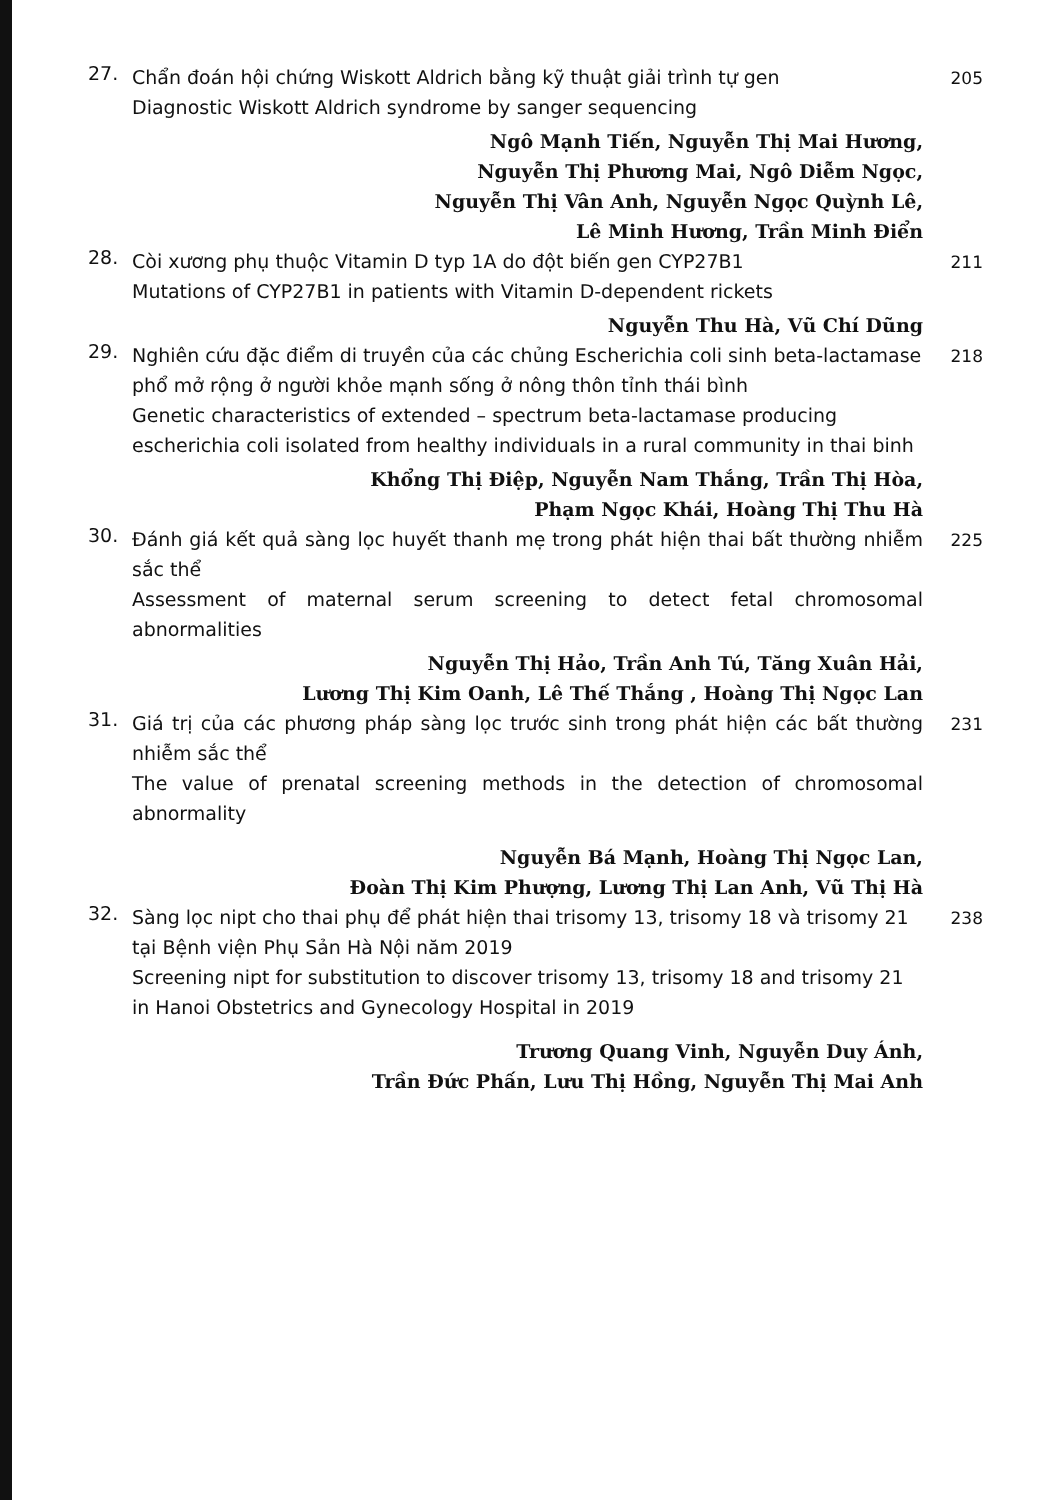27.
Chẩn đoán hội chứng Wiskott Aldrich bằng kỹ thuật giải trình tự gen
Diagnostic Wiskott Aldrich syndrome by sanger sequencing
205
Ngô Mạnh Tiến, Nguyễn Thị Mai Hương,
Nguyễn Thị Phương Mai, Ngô Diễm Ngọc,
Nguyễn Thị Vân Anh, Nguyễn Ngọc Quỳnh Lê,
Lê Minh Hương, Trần Minh Điển
28.
Còi xương phụ thuộc Vitamin D typ 1A do đột biến gen CYP27B1
Mutations of CYP27B1 in patients with Vitamin D-dependent rickets
211
Nguyễn Thu Hà, Vũ Chí Dũng
29.
Nghiên cứu đặc điểm di truyền của các chủng Escherichia coli sinh beta-lactamase phổ mở rộng ở người khỏe mạnh sống ở nông thôn tỉnh thái bình
Genetic characteristics of extended – spectrum beta-lactamase producing escherichia coli isolated from healthy individuals in a rural community in thai binh
218
Khổng Thị Điệp, Nguyễn Nam Thắng, Trần Thị Hòa,
Phạm Ngọc Khái, Hoàng Thị Thu Hà
30.
Đánh giá kết quả sàng lọc huyết thanh mẹ trong phát hiện thai bất thường nhiễm sắc thể
Assessment of maternal serum screening to detect fetal chromosomal abnormalities
225
Nguyễn Thị Hảo, Trần Anh Tú, Tăng Xuân Hải,
Lương Thị Kim Oanh, Lê Thế Thắng , Hoàng Thị Ngọc Lan
31.
Giá trị của các phương pháp sàng lọc trước sinh trong phát hiện các bất thường nhiễm sắc thể
The value of prenatal screening methods in the detection of chromosomal abnormality
231
Nguyễn Bá Mạnh, Hoàng Thị Ngọc Lan,
Đoàn Thị Kim Phượng, Lương Thị Lan Anh, Vũ Thị Hà
32.
Sàng lọc nipt cho thai phụ để phát hiện thai trisomy 13, trisomy 18 và trisomy 21 tại Bệnh viện Phụ Sản Hà Nội năm 2019
Screening nipt for substitution to discover trisomy 13, trisomy 18 and trisomy 21 in Hanoi Obstetrics and Gynecology Hospital in 2019
238
Trương Quang Vinh, Nguyễn Duy Ánh,
Trần Đức Phấn, Lưu Thị Hồng, Nguyễn Thị Mai Anh